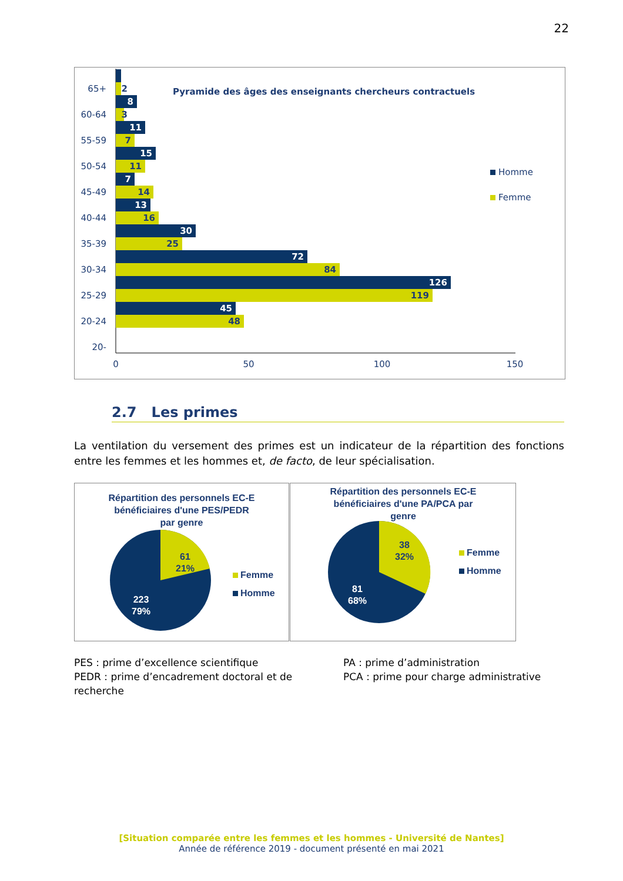22
Pyramide des âges des enseignants chercheurs contractuels
8
11
15
7
13
30
72
126
45
2
3
7
11
14
16
25
84
119
48
65+
60-64
55-59
50-54
45-49
40-44
35-39
30-34
25-29
20-24
20-
0
50
100
150
Homme
Femme
2.7 Les primes
La ventilation du versement des primes est un indicateur de la répartition des fonctions entre les femmes et les hommes et, de facto, de leur spécialisation.
Répartition des personnels EC-E
bénéficiaires d'une PES/PEDR
par genre
61
21%
223
79%
Femme
Homme
Répartition des personnels EC-E
bénéficiaires d'une PA/PCA par
genre
38
32%
81
68%
Femme
Homme
PES : prime d’excellence scientifique
PEDR : prime d’encadrement doctoral et de recherche
PA : prime d’administration
PCA : prime pour charge administrative
[Situation comparée entre les femmes et les hommes - Université de Nantes]
Année de référence 2019 - document présenté en mai 2021